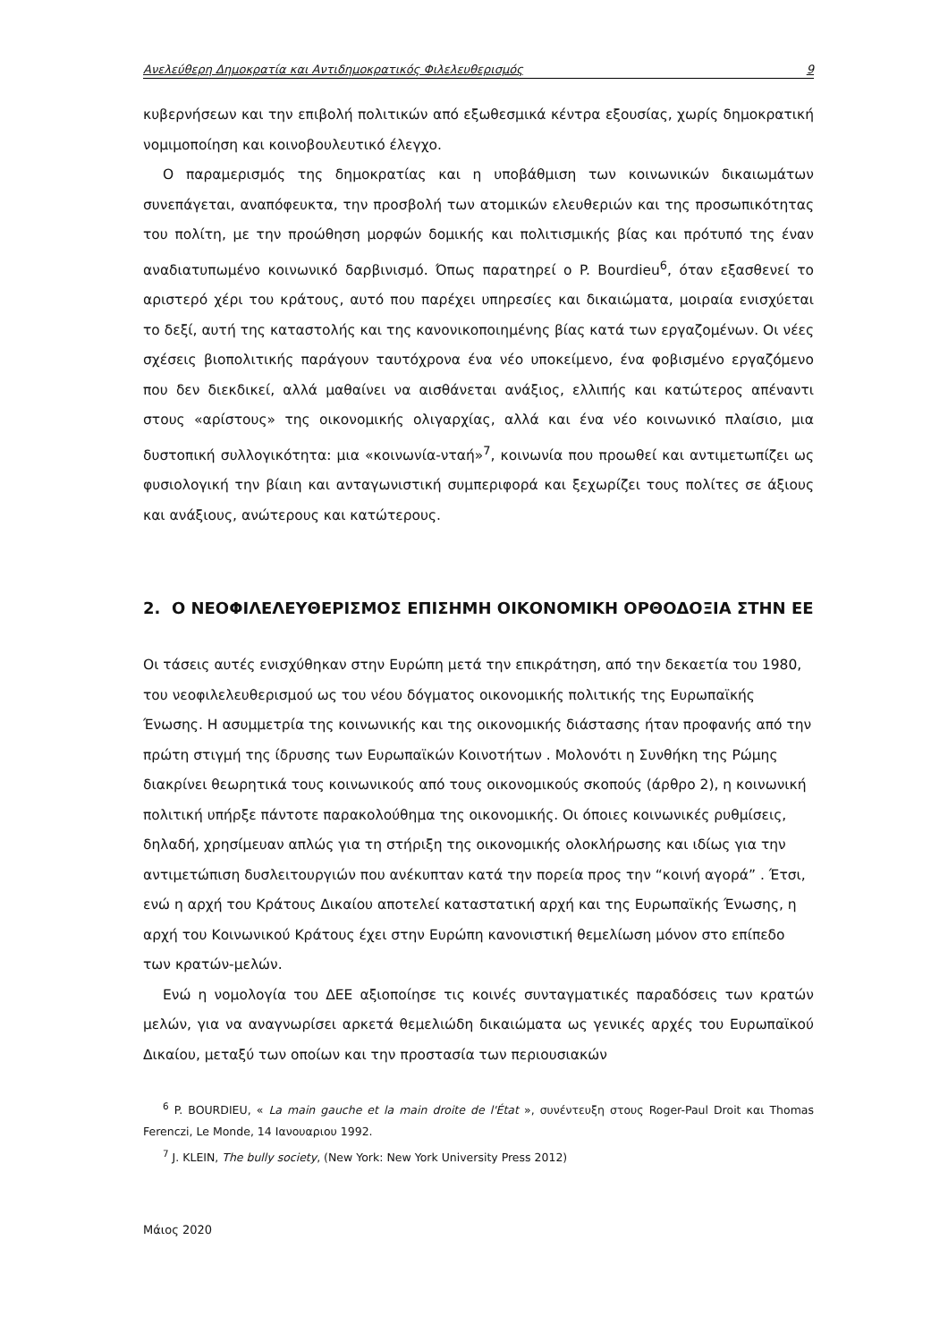Ανελεύθερη Δημοκρατία και Αντιδημοκρατικός Φιλελευθερισμός 9
κυβερνήσεων και την επιβολή πολιτικών από εξωθεσμικά κέντρα εξουσίας, χωρίς δημοκρατική νομιμοποίηση και κοινοβουλευτικό έλεγχο.
Ο παραμερισμός της δημοκρατίας και η υποβάθμιση των κοινωνικών δικαιωμάτων συνεπάγεται, αναπόφευκτα, την προσβολή των ατομικών ελευθεριών και της προσωπικότητας του πολίτη, με την προώθηση μορφών δομικής και πολιτισμικής βίας και πρότυπό της έναν αναδιατυπωμένο κοινωνικό δαρβινισμό. Όπως παρατηρεί ο P. Bourdieu<sup>6</sup>, όταν εξασθενεί το αριστερό χέρι του κράτους, αυτό που παρέχει υπηρεσίες και δικαιώματα, μοιραία ενισχύεται το δεξί, αυτή της καταστολής και της κανονικοποιημένης βίας κατά των εργαζομένων. Οι νέες σχέσεις βιοπολιτικής παράγουν ταυτόχρονα ένα νέο υποκείμενο, ένα φοβισμένο εργαζόμενο που δεν διεκδικεί, αλλά μαθαίνει να αισθάνεται ανάξιος, ελλιπής και κατώτερος απέναντι στους «αρίστους» της οικονομικής ολιγαρχίας, αλλά και ένα νέο κοινωνικό πλαίσιο, μια δυστοπική συλλογικότητα: μια «κοινωνία-νταή»<sup>7</sup>, κοινωνία που προωθεί και αντιμετωπίζει ως φυσιολογική την βίαιη και ανταγωνιστική συμπεριφορά και ξεχωρίζει τους πολίτες σε άξιους και ανάξιους, ανώτερους και κατώτερους.
2. Ο ΝΕΟΦΙΛΕΛΕΥΘΕΡΙΣΜΟΣ ΕΠΙΣΗΜΗ ΟΙΚΟΝΟΜΙΚΗ ΟΡΘΟΔΟΞΙΑ ΣΤΗΝ ΕΕ
Οι τάσεις αυτές ενισχύθηκαν στην Ευρώπη μετά την επικράτηση, από την δεκαετία του 1980, του νεοφιλελευθερισμού ως του νέου δόγματος οικονομικής πολιτικής της Ευρωπαϊκής Ένωσης. Η ασυμμετρία της κοινωνικής και της οικονομικής διάστασης ήταν προφανής από την πρώτη στιγμή της ίδρυσης των Ευρωπαϊκών Κοινοτήτων . Μολονότι η Συνθήκη της Ρώμης διακρίνει θεωρητικά τους κοινωνικούς από τους οικονομικούς σκοπούς (άρθρο 2), η κοινωνική πολιτική υπήρξε πάντοτε παρακολούθημα της οικονομικής. Οι όποιες κοινωνικές ρυθμίσεις, δηλαδή, χρησίμευαν απλώς για τη στήριξη της οικονομικής ολοκλήρωσης και ιδίως για την αντιμετώπιση δυσλειτουργιών που ανέκυπταν κατά την πορεία προς την “κοινή αγορά” . Έτσι, ενώ η αρχή του Κράτους Δικαίου αποτελεί καταστατική αρχή και της Ευρωπαϊκής Ένωσης, η αρχή του Κοινωνικού Κράτους έχει στην Ευρώπη κανονιστική θεμελίωση μόνον στο επίπεδο των κρατών-μελών.
Ενώ η νομολογία του ΔΕΕ αξιοποίησε τις κοινές συνταγματικές παραδόσεις των κρατών μελών, για να αναγνωρίσει αρκετά θεμελιώδη δικαιώματα ως γενικές αρχές του Ευρωπαϊκού Δικαίου, μεταξύ των οποίων και την προστασία των περιουσιακών
<sup>6</sup> P. BOURDIEU, « La main gauche et la main droite de l'État », συνέντευξη στους Roger-Paul Droit και Thomas Ferenczi, Le Monde, 14 Ιανουαριου 1992.
<sup>7</sup> J. KLEIN, The bully society, (New York: New York University Press 2012)
Μάιος 2020